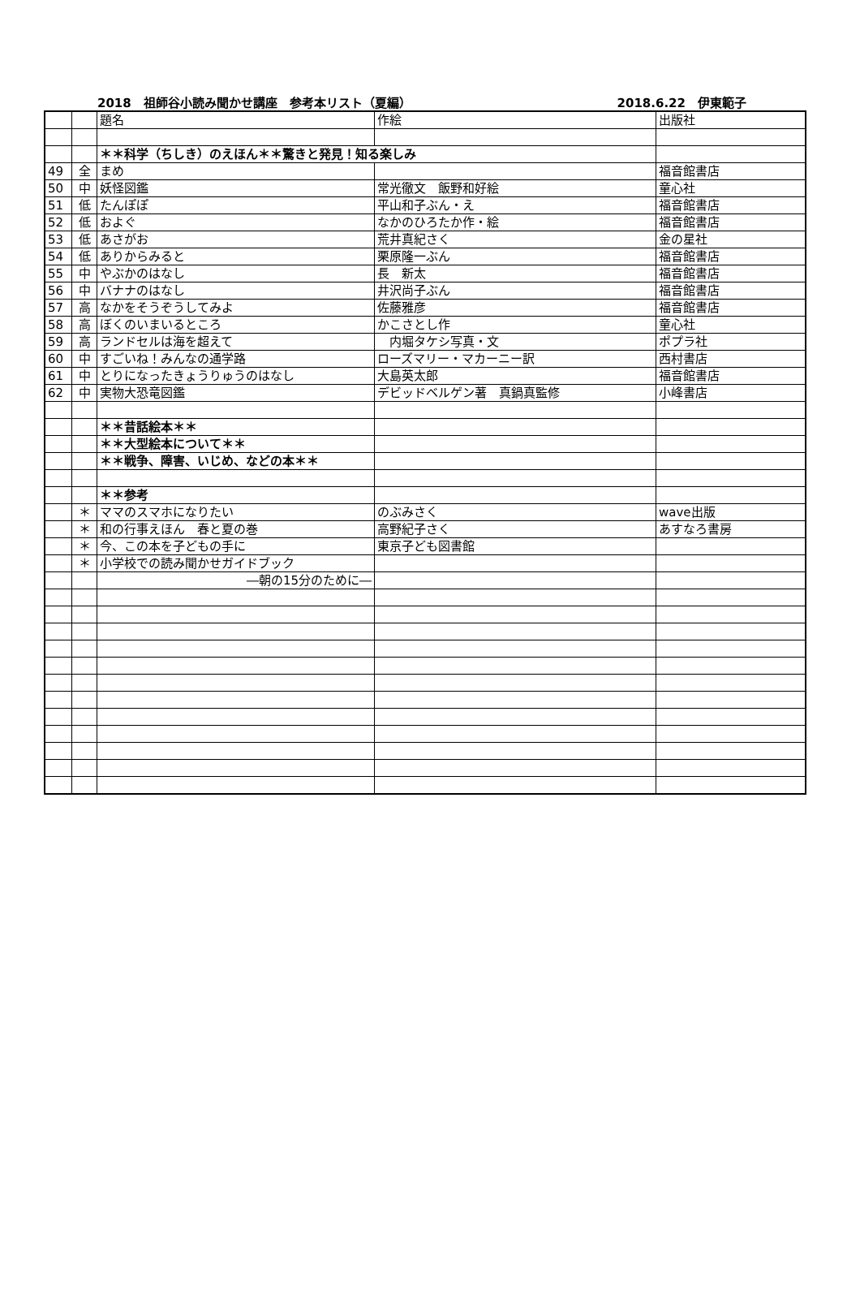2018　祖師谷小読み聞かせ講座　参考本リスト（夏編） 2018.6.22　伊東範子
| | | 題名 | 作絵 | 出版社 |
| | | ＊＊科学（ちしき）のえほん＊＊驚きと発見！知る楽しみ | | |
| 49 | 全 | まめ | | 福音館書店 |
| 50 | 中 | 妖怪図鑑 | 常光徹文 飯野和好絵 | 童心社 |
| 51 | 低 | たんぽぽ | 平山和子ぶん・え | 福音館書店 |
| 52 | 低 | およぐ | なかのひろたか作・絵 | 福音館書店 |
| 53 | 低 | あさがお | 荒井真紀さく | 金の星社 |
| 54 | 低 | ありからみると | 栗原隆一ぶん | 福音館書店 |
| 55 | 中 | やぶかのはなし | 長 新太 | 福音館書店 |
| 56 | 中 | バナナのはなし | 井沢尚子ぶん | 福音館書店 |
| 57 | 高 | なかをそうぞうしてみよ | 佐藤雅彦 | 福音館書店 |
| 58 | 高 | ぼくのいまいるところ | かこさとし作 | 童心社 |
| 59 | 高 | ランドセルは海を超えて | 内堀タケシ写真・文 | ポプラ社 |
| 60 | 中 | すごいね！みんなの通学路 | ローズマリー・マカーニー訳 | 西村書店 |
| 61 | 中 | とりになったきょうりゅうのはなし | 大島英太郎 | 福音館書店 |
| 62 | 中 | 実物大恐竜図鑑 | デビッドベルゲン著 真鍋真監修 | 小峰書店 |
| | | ＊＊昔話絵本＊＊ | | |
| | | ＊＊大型絵本について＊＊ | | |
| | | ＊＊戦争、障害、いじめ、などの本＊＊ | | |
| | | ＊＊参考 | | |
| | ＊ | ママのスマホになりたい | のぶみさく | wave出版 |
| | ＊ | 和の行事えほん 春と夏の巻 | 高野紀子さく | あすなろ書房 |
| | ＊ | 今、この本を子どもの手に | 東京子ども図書館 | |
| | ＊ | 小学校での読み聞かせガイドブック | | |
| | | ―朝の15分のために― | | |